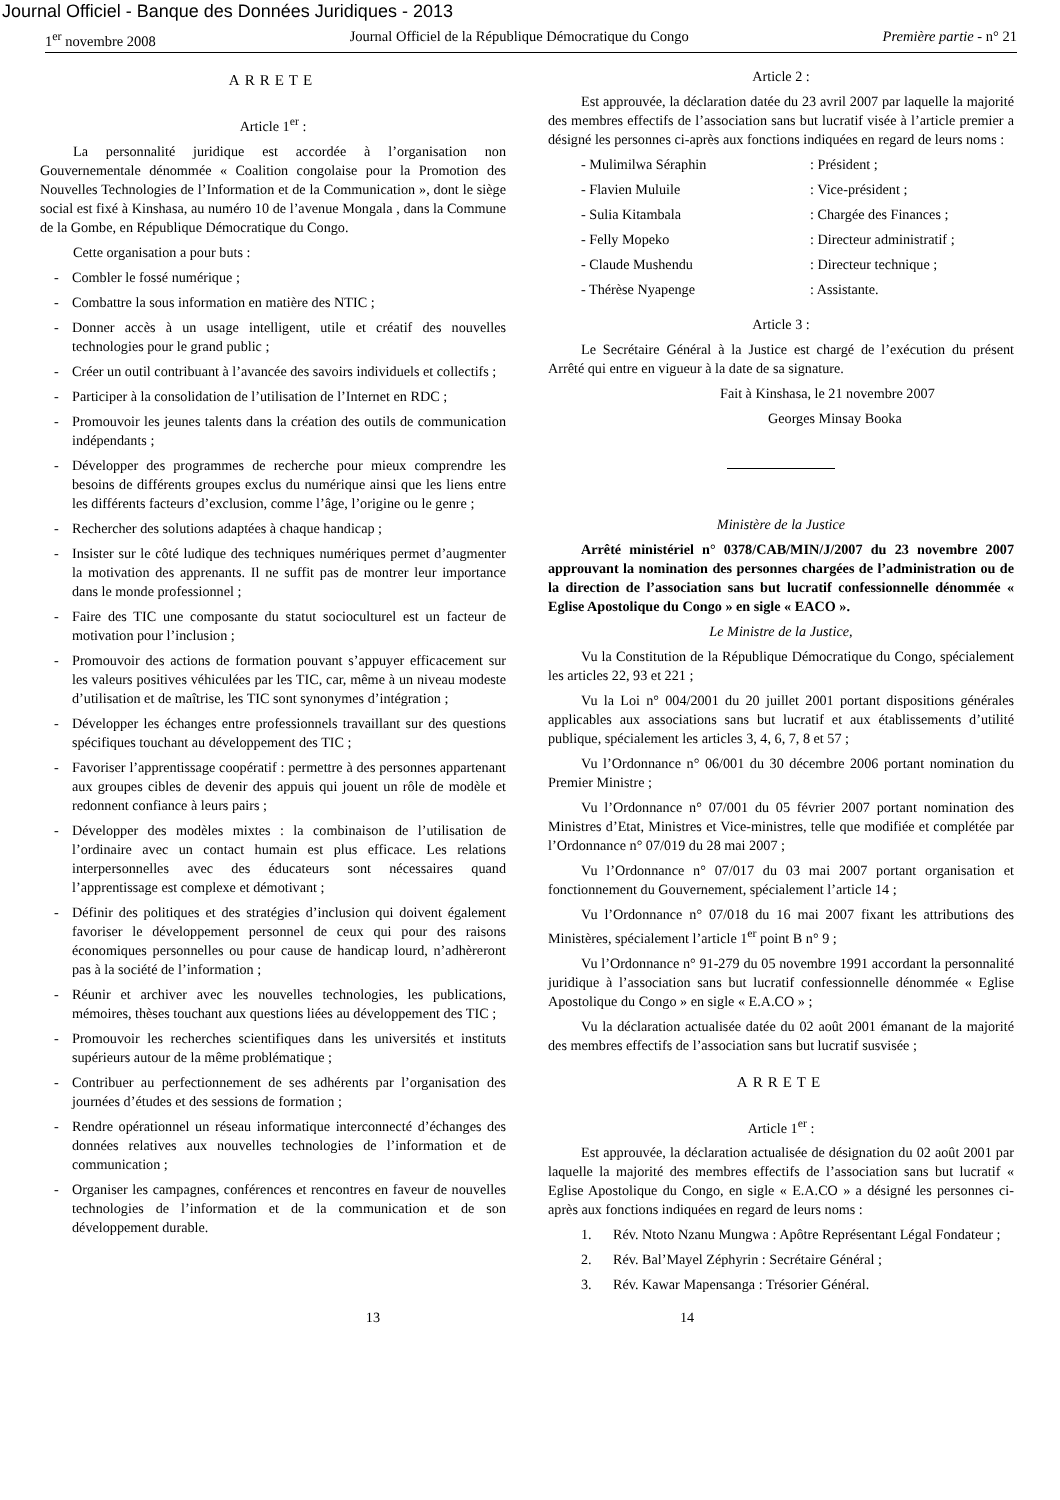Journal Officiel - Banque des Données Juridiques - 2013
1<sup>er</sup> novembre 2008 Journal Officiel de la République Démocratique du Congo Première partie - n° 21
ARRETE
Article 1<sup>er</sup> :
La personnalité juridique est accordée à l’organisation non Gouvernementale dénommée « Coalition congolaise pour la Promotion des Nouvelles Technologies de l’Information et de la Communication », dont le siège social est fixé à Kinshasa, au numéro 10 de l’avenue Mongala , dans la Commune de la Gombe, en République Démocratique du Congo.
Cette organisation a pour buts :
- Combler le fossé numérique ;
- Combattre la sous information en matière des NTIC ;
- Donner accès à un usage intelligent, utile et créatif des nouvelles technologies pour le grand public ;
- Créer un outil contribuant à l’avancée des savoirs individuels et collectifs ;
- Participer à la consolidation de l’utilisation de l’Internet en RDC ;
- Promouvoir les jeunes talents dans la création des outils de communication indépendants ;
- Développer des programmes de recherche pour mieux comprendre les besoins de différents groupes exclus du numérique ainsi que les liens entre les différents facteurs d’exclusion, comme l’âge, l’origine ou le genre ;
- Rechercher des solutions adaptées à chaque handicap ;
- Insister sur le côté ludique des techniques numériques permet d’augmenter la motivation des apprenants. Il ne suffit pas de montrer leur importance dans le monde professionnel ;
- Faire des TIC une composante du statut socioculturel est un facteur de motivation pour l’inclusion ;
- Promouvoir des actions de formation pouvant s’appuyer efficacement sur les valeurs positives véhiculées par les TIC, car, même à un niveau modeste d’utilisation et de maîtrise, les TIC sont synonymes d’intégration ;
- Développer les échanges entre professionnels travaillant sur des questions spécifiques touchant au développement des TIC ;
- Favoriser l’apprentissage coopératif : permettre à des personnes appartenant aux groupes cibles de devenir des appuis qui jouent un rôle de modèle et redonnent confiance à leurs pairs ;
- Développer des modèles mixtes : la combinaison de l’utilisation de l’ordinaire avec un contact humain est plus efficace. Les relations interpersonnelles avec des éducateurs sont nécessaires quand l’apprentissage est complexe et démotivant ;
- Définir des politiques et des stratégies d’inclusion qui doivent également favoriser le développement personnel de ceux qui pour des raisons économiques personnelles ou pour cause de handicap lourd, n’adhèreront pas à la société de l’information ;
- Réunir et archiver avec les nouvelles technologies, les publications, mémoires, thèses touchant aux questions liées au développement des TIC ;
- Promouvoir les recherches scientifiques dans les universités et instituts supérieurs autour de la même problématique ;
- Contribuer au perfectionnement de ses adhérents par l’organisation des journées d’études et des sessions de formation ;
- Rendre opérationnel un réseau informatique interconnecté d’échanges des données relatives aux nouvelles technologies de l’information et de communication ;
- Organiser les campagnes, conférences et rencontres en faveur de nouvelles technologies de l’information et de la communication et de son développement durable.
Article 2 :
Est approuvée, la déclaration datée du 23 avril 2007 par laquelle la majorité des membres effectifs de l’association sans but lucratif visée à l’article premier a désigné les personnes ci-après aux fonctions indiquées en regard de leurs noms :
- Mulimilwa Séraphin: Président ;
- Flavien Muluile: Vice-président ;
- Sulia Kitambala: Chargée des Finances ;
- Felly Mopeko: Directeur administratif ;
- Claude Mushendu: Directeur technique ;
- Thérèse Nyapenge: Assistante.
Article 3 :
Le Secrétaire Général à la Justice est chargé de l’exécution du présent Arrêté qui entre en vigueur à la date de sa signature.
Fait à Kinshasa, le 21 novembre 2007
Georges Minsay Booka
Ministère de la Justice
Arrêté ministériel n° 0378/CAB/MIN/J/2007 du 23 novembre 2007 approuvant la nomination des personnes chargées de l’administration ou de la direction de l’association sans but lucratif confessionnelle dénommée « Eglise Apostolique du Congo » en sigle « EACO ».
Le Ministre de la Justice,
Vu la Constitution de la République Démocratique du Congo, spécialement les articles 22, 93 et 221 ;
Vu la Loi n° 004/2001 du 20 juillet 2001 portant dispositions générales applicables aux associations sans but lucratif et aux établissements d’utilité publique, spécialement les articles 3, 4, 6, 7, 8 et 57 ;
Vu l’Ordonnance n° 06/001 du 30 décembre 2006 portant nomination du Premier Ministre ;
Vu l’Ordonnance n° 07/001 du 05 février 2007 portant nomination des Ministres d’Etat, Ministres et Vice-ministres, telle que modifiée et complétée par l’Ordonnance n° 07/019 du 28 mai 2007 ;
Vu l’Ordonnance n° 07/017 du 03 mai 2007 portant organisation et fonctionnement du Gouvernement, spécialement l’article 14 ;
Vu l’Ordonnance n° 07/018 du 16 mai 2007 fixant les attributions des Ministères, spécialement l’article 1<sup>er</sup> point B n° 9 ;
Vu l’Ordonnance n° 91-279 du 05 novembre 1991 accordant la personnalité juridique à l’association sans but lucratif confessionnelle dénommée « Eglise Apostolique du Congo » en sigle « E.A.CO » ;
Vu la déclaration actualisée datée du 02 août 2001 émanant de la majorité des membres effectifs de l’association sans but lucratif susvisée ;
ARRETE
Article 1<sup>er</sup> :
Est approuvée, la déclaration actualisée de désignation du 02 août 2001 par laquelle la majorité des membres effectifs de l’association sans but lucratif « Eglise Apostolique du Congo, en sigle « E.A.CO » a désigné les personnes ci-après aux fonctions indiquées en regard de leurs noms :
1. Rév. Ntoto Nzanu Mungwa : Apôtre Représentant Légal Fondateur ;
2. Rév. Bal’Mayel Zéphyrin : Secrétaire Général ;
3. Rév. Kawar Mapensanga : Trésorier Général.
13 14